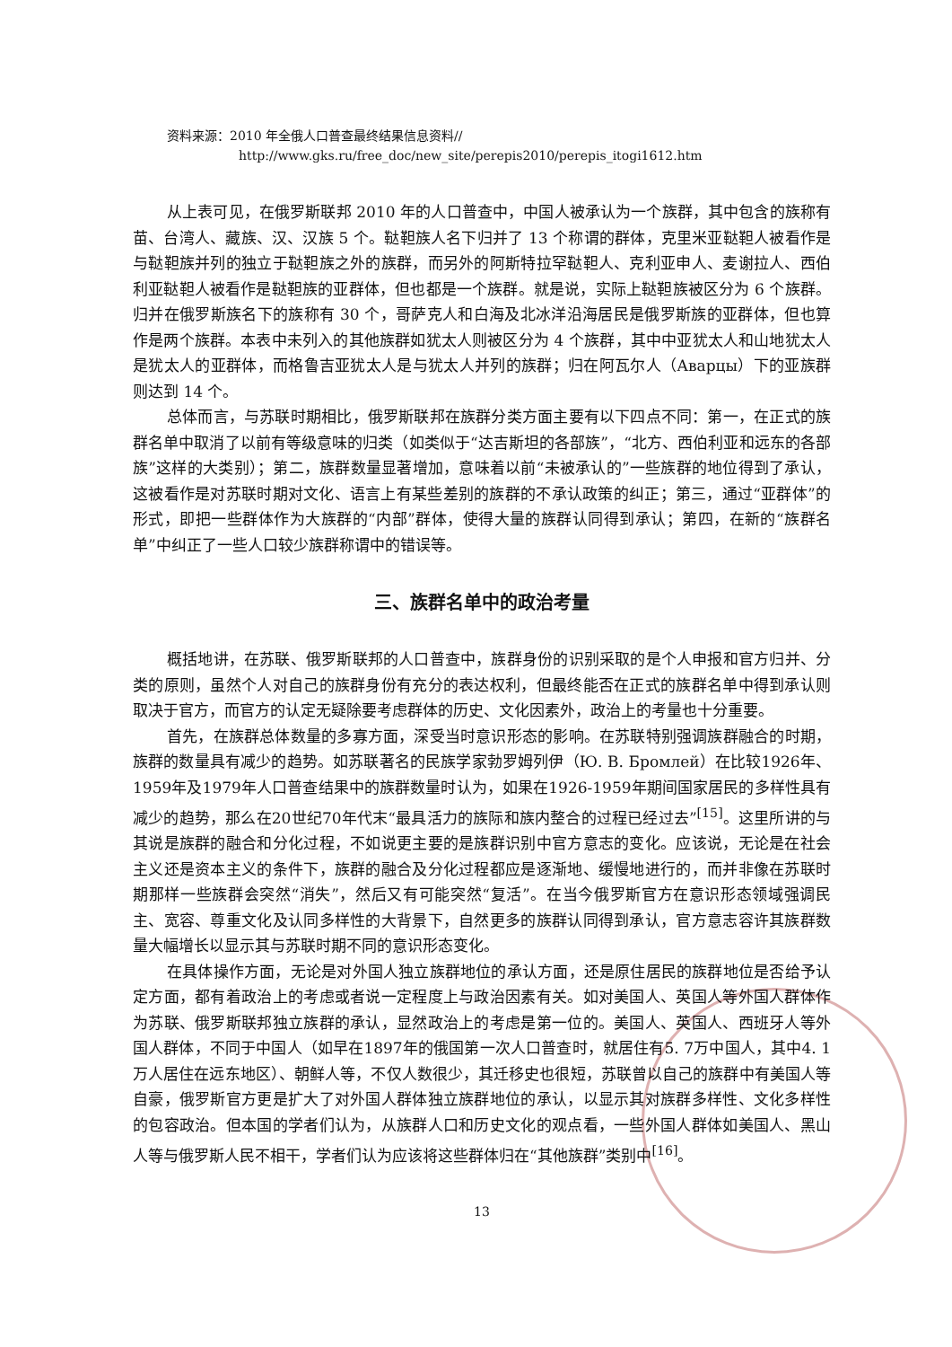资料来源：2010 年全俄人口普查最终结果信息资料//
http://www.gks.ru/free_doc/new_site/perepis2010/perepis_itogi1612.htm
从上表可见，在俄罗斯联邦 2010 年的人口普查中，中国人被承认为一个族群，其中包含的族称有苗、台湾人、藏族、汉、汉族 5 个。鞑靼族人名下归并了 13 个称谓的群体，克里米亚鞑靼人被看作是与鞑靼族并列的独立于鞑靼族之外的族群，而另外的阿斯特拉罕鞑靼人、克利亚申人、麦谢拉人、西伯利亚鞑靼人被看作是鞑靼族的亚群体，但也都是一个族群。就是说，实际上鞑靼族被区分为 6 个族群。归并在俄罗斯族名下的族称有 30 个，哥萨克人和白海及北冰洋沿海居民是俄罗斯族的亚群体，但也算作是两个族群。本表中未列入的其他族群如犹太人则被区分为 4 个族群，其中中亚犹太人和山地犹太人是犹太人的亚群体，而格鲁吉亚犹太人是与犹太人并列的族群；归在阿瓦尔人（Аварцы）下的亚族群则达到 14 个。
总体而言，与苏联时期相比，俄罗斯联邦在族群分类方面主要有以下四点不同：第一，在正式的族群名单中取消了以前有等级意味的归类（如类似于“达吉斯坦的各部族”，“北方、西伯利亚和远东的各部族”这样的大类别）；第二，族群数量显著增加，意味着以前“未被承认的”一些族群的地位得到了承认，这被看作是对苏联时期对文化、语言上有某些差别的族群的不承认政策的纠正；第三，通过“亚群体”的形式，即把一些群体作为大族群的“内部”群体，使得大量的族群认同得到承认；第四，在新的“族群名单”中纠正了一些人口较少族群称谓中的错误等。
三、族群名单中的政治考量
概括地讲，在苏联、俄罗斯联邦的人口普查中，族群身份的识别采取的是个人申报和官方归并、分类的原则，虽然个人对自己的族群身份有充分的表达权利，但最终能否在正式的族群名单中得到承认则取决于官方，而官方的认定无疑除要考虑群体的历史、文化因素外，政治上的考量也十分重要。
首先，在族群总体数量的多寡方面，深受当时意识形态的影响。在苏联特别强调族群融合的时期，族群的数量具有减少的趋势。如苏联著名的民族学家勃罗姆列伊（Ю. В. Бромлей）在比较1926年、1959年及1979年人口普查结果中的族群数量时认为，如果在1926-1959年期间国家居民的多样性具有减少的趋势，那么在20世纪70年代末“最具活力的族际和族内整合的过程已经过去”<sup>[15]</sup>。这里所讲的与其说是族群的融合和分化过程，不如说更主要的是族群识别中官方意志的变化。应该说，无论是在社会主义还是资本主义的条件下，族群的融合及分化过程都应是逐渐地、缓慢地进行的，而并非像在苏联时期那样一些族群会突然“消失”，然后又有可能突然“复活”。在当今俄罗斯官方在意识形态领域强调民主、宽容、尊重文化及认同多样性的大背景下，自然更多的族群认同得到承认，官方意志容许其族群数量大幅增长以显示其与苏联时期不同的意识形态变化。
在具体操作方面，无论是对外国人独立族群地位的承认方面，还是原住居民的族群地位是否给予认定方面，都有着政治上的考虑或者说一定程度上与政治因素有关。如对美国人、英国人等外国人群体作为苏联、俄罗斯联邦独立族群的承认，显然政治上的考虑是第一位的。美国人、英国人、西班牙人等外国人群体，不同于中国人（如早在1897年的俄国第一次人口普查时，就居住有5. 7万中国人，其中4. 1万人居住在远东地区）、朝鲜人等，不仅人数很少，其迁移史也很短，苏联曾以自己的族群中有美国人等自豪，俄罗斯官方更是扩大了对外国人群体独立族群地位的承认，以显示其对族群多样性、文化多样性的包容政治。但本国的学者们认为，从族群人口和历史文化的观点看，一些外国人群体如美国人、黑山人等与俄罗斯人民不相干，学者们认为应该将这些群体归在“其他族群”类别中<sup>[16]</sup>。
13